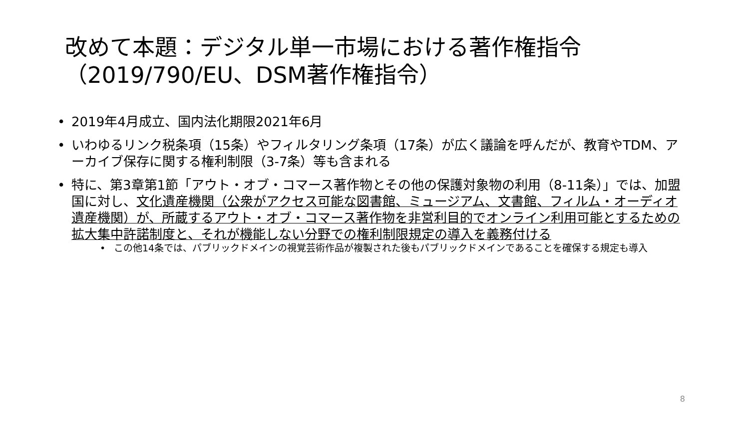改めて本題：デジタル単一市場における著作権指令（2019/790/EU、DSM著作権指令）
• 2019年4月成立、国内法化期限2021年6月
• いわゆるリンク税条項（15条）やフィルタリング条項（17条）が広く議論を呼んだが、教育やTDM、アーカイブ保存に関する権利制限（3-7条）等も含まれる
• 特に、第3章第1節「アウト・オブ・コマース著作物とその他の保護対象物の利用（8-11条）」では、加盟国に対し、文化遺産機関（公衆がアクセス可能な図書館、ミュージアム、文書館、フィルム・オーディオ遺産機関）が、所蔵するアウト・オブ・コマース著作物を非営利目的でオンライン利用可能とするための拡大集中許諾制度と、それが機能しない分野での権利制限規定の導入を義務付ける
• この他14条では、パブリックドメインの視覚芸術作品が複製された後もパブリックドメインであることを確保する規定も導入
8